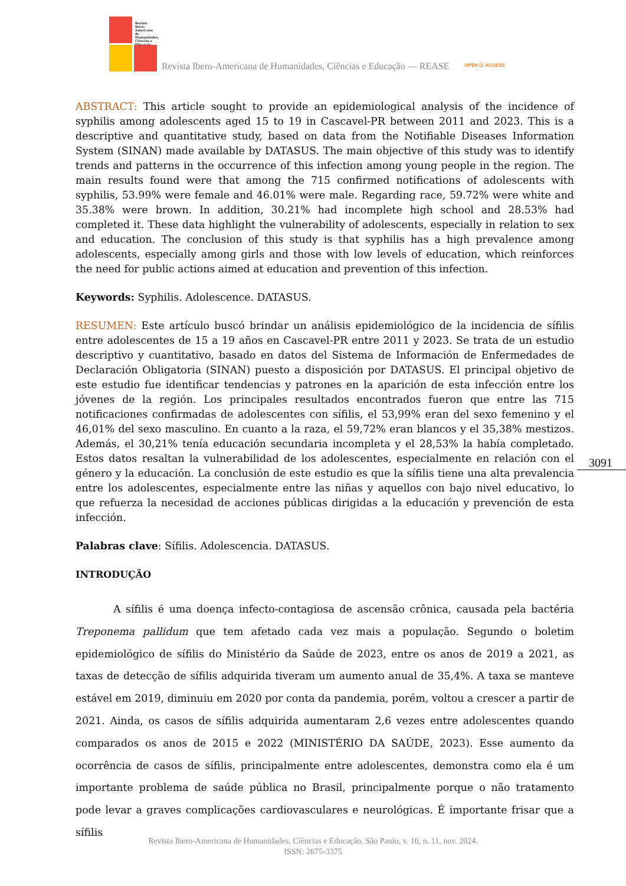Revista Ibero-Americana de Humanidades, Ciências e Educação
Revista Ibero-Americana de Humanidades, Ciências e Educação — REASE
OPEN ⓞ ACCESS
ABSTRACT: This article sought to provide an epidemiological analysis of the incidence of syphilis among adolescents aged 15 to 19 in Cascavel-PR between 2011 and 2023. This is a descriptive and quantitative study, based on data from the Notifiable Diseases Information System (SINAN) made available by DATASUS. The main objective of this study was to identify trends and patterns in the occurrence of this infection among young people in the region. The main results found were that among the 715 confirmed notifications of adolescents with syphilis, 53.99% were female and 46.01% were male. Regarding race, 59.72% were white and 35.38% were brown. In addition, 30.21% had incomplete high school and 28.53% had completed it. These data highlight the vulnerability of adolescents, especially in relation to sex and education. The conclusion of this study is that syphilis has a high prevalence among adolescents, especially among girls and those with low levels of education, which reinforces the need for public actions aimed at education and prevention of this infection.
Keywords: Syphilis. Adolescence. DATASUS.
RESUMEN: Este artículo buscó brindar un análisis epidemiológico de la incidencia de sífilis entre adolescentes de 15 a 19 años en Cascavel-PR entre 2011 y 2023. Se trata de un estudio descriptivo y cuantitativo, basado en datos del Sistema de Información de Enfermedades de Declaración Obligatoria (SINAN) puesto a disposición por DATASUS. El principal objetivo de este estudio fue identificar tendencias y patrones en la aparición de esta infección entre los jóvenes de la región. Los principales resultados encontrados fueron que entre las 715 notificaciones confirmadas de adolescentes con sífilis, el 53,99% eran del sexo femenino y el 46,01% del sexo masculino. En cuanto a la raza, el 59,72% eran blancos y el 35,38% mestizos. Además, el 30,21% tenía educación secundaria incompleta y el 28,53% la había completado. Estos datos resaltan la vulnerabilidad de los adolescentes, especialmente en relación con el género y la educación. La conclusión de este estudio es que la sífilis tiene una alta prevalencia entre los adolescentes, especialmente entre las niñas y aquellos con bajo nivel educativo, lo que refuerza la necesidad de acciones públicas dirigidas a la educación y prevención de esta infección.
Palabras clave: Sífilis. Adolescencia. DATASUS.
INTRODUÇÃO
A sífilis é uma doença infecto-contagiosa de ascensão crônica, causada pela bactéria Treponema pallidum que tem afetado cada vez mais a população. Segundo o boletim epidemiológico de sífilis do Ministério da Saúde de 2023, entre os anos de 2019 a 2021, as taxas de detecção de sífilis adquirida tiveram um aumento anual de 35,4%. A taxa se manteve estável em 2019, diminuiu em 2020 por conta da pandemia, porém, voltou a crescer a partir de 2021. Ainda, os casos de sífilis adquirida aumentaram 2,6 vezes entre adolescentes quando comparados os anos de 2015 e 2022 (MINISTÉRIO DA SAÚDE, 2023). Esse aumento da ocorrência de casos de sífilis, principalmente entre adolescentes, demonstra como ela é um importante problema de saúde pública no Brasil, principalmente porque o não tratamento pode levar a graves complicações cardiovasculares e neurológicas. É importante frisar que a sífilis
3091
Revista Ibero-Americana de Humanidades, Ciências e Educação. São Paulo, v. 10, n. 11, nov. 2024.
ISSN: 2675-3375